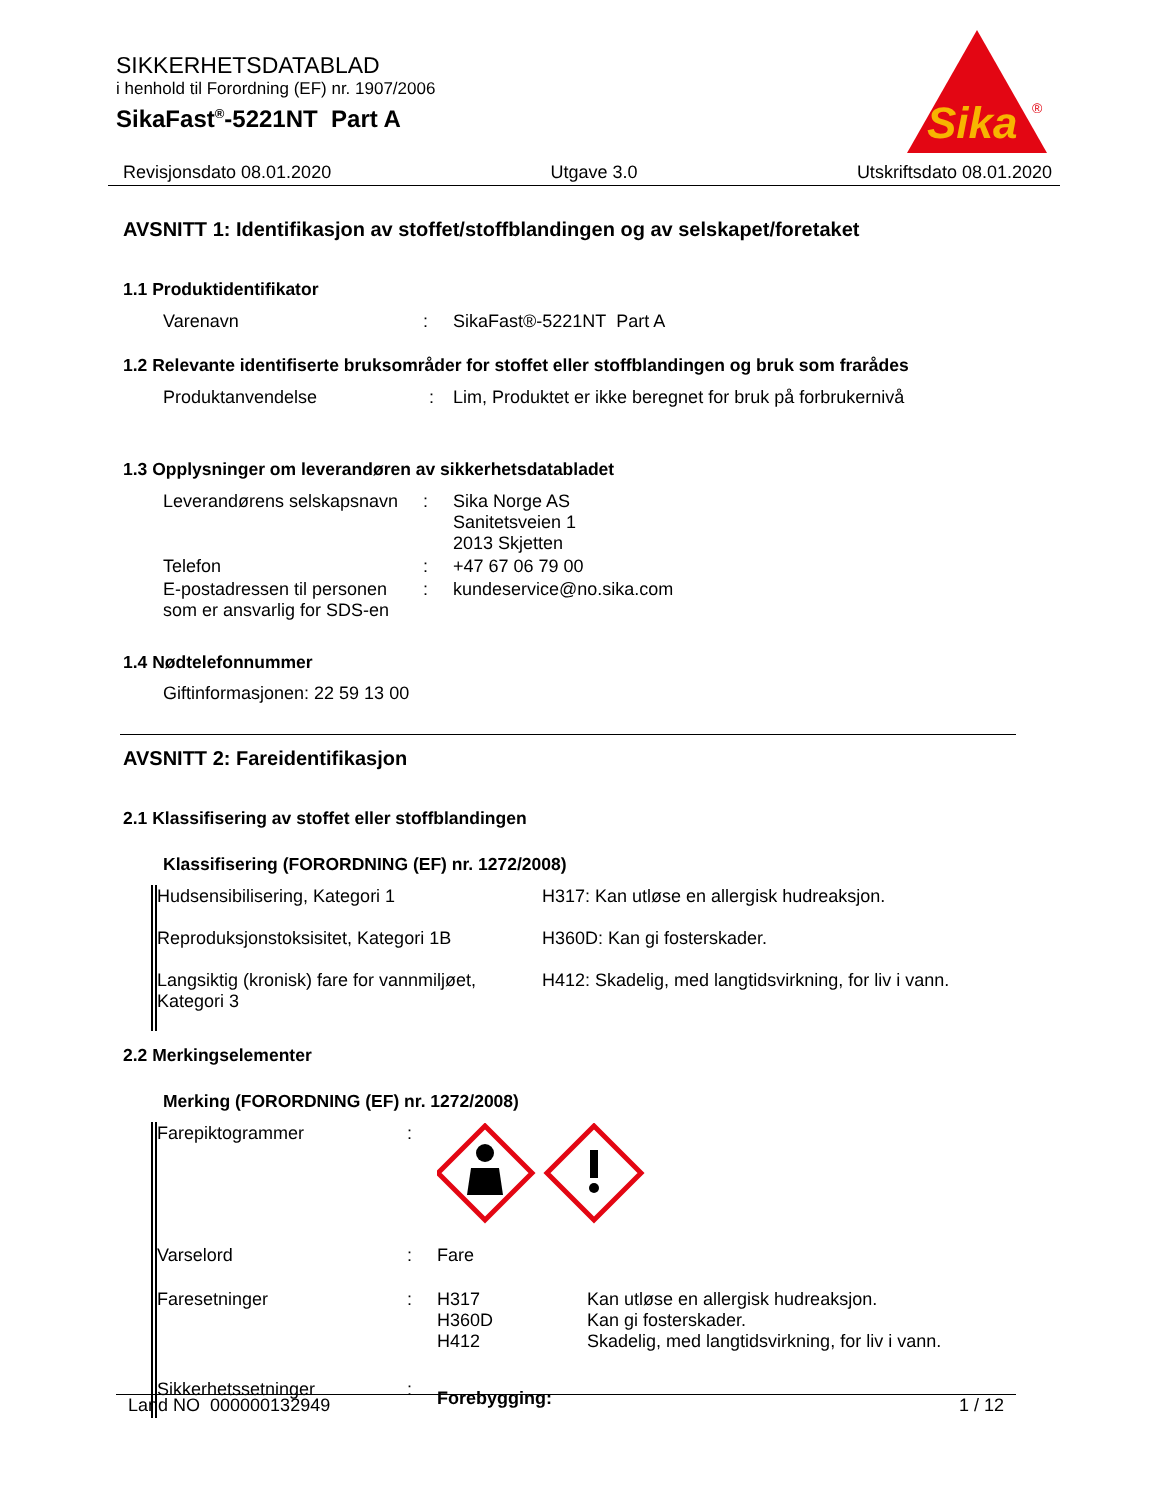SIKKERHETSDATABLAD
i henhold til Forordning (EF) nr. 1907/2006
SikaFast<sup>®</sup>-5221NT Part A
Sika
®
Revisjonsdato 08.01.2020 Utgave 3.0 Utskriftsdato 08.01.2020
AVSNITT 1: Identifikasjon av stoffet/stoffblandingen og av selskapet/foretaket
1.1 Produktidentifikator
| Varenavn | : | SikaFast®-5221NT Part A |
1.2 Relevante identifiserte bruksområder for stoffet eller stoffblandingen og bruk som frarådes
| Produktanvendelse | : | Lim, Produktet er ikke beregnet for bruk på forbrukernivå |
1.3 Opplysninger om leverandøren av sikkerhetsdatabladet
| Leverandørens selskapsnavn | : | Sika Norge AS Sanitetsveien 1 2013 Skjetten |
| Telefon | : | +47 67 06 79 00 |
| E-postadressen til personen som er ansvarlig for SDS-en | : | kundeservice@no.sika.com |
1.4 Nødtelefonnummer
Giftinformasjonen: 22 59 13 00
AVSNITT 2: Fareidentifikasjon
2.1 Klassifisering av stoffet eller stoffblandingen
Klassifisering (FORORDNING (EF) nr. 1272/2008)
| Hudsensibilisering, Kategori 1 | H317: Kan utløse en allergisk hudreaksjon. |
| Reproduksjonstoksisitet, Kategori 1B | H360D: Kan gi fosterskader. |
| Langsiktig (kronisk) fare for vannmiljøet, Kategori 3 | H412: Skadelig, med langtidsvirkning, for liv i vann. |
2.2 Merkingselementer
Merking (FORORDNING (EF) nr. 1272/2008)
| Farepiktogrammer | : | | |
| Varselord | : | Fare | |
| Faresetninger | : | H317 H360D H412 | Kan utløse en allergisk hudreaksjon. Kan gi fosterskader. Skadelig, med langtidsvirkning, for liv i vann. |
| Sikkerhetssetninger | : | Forebygging: | |
Land NO 000000132949 1 / 12